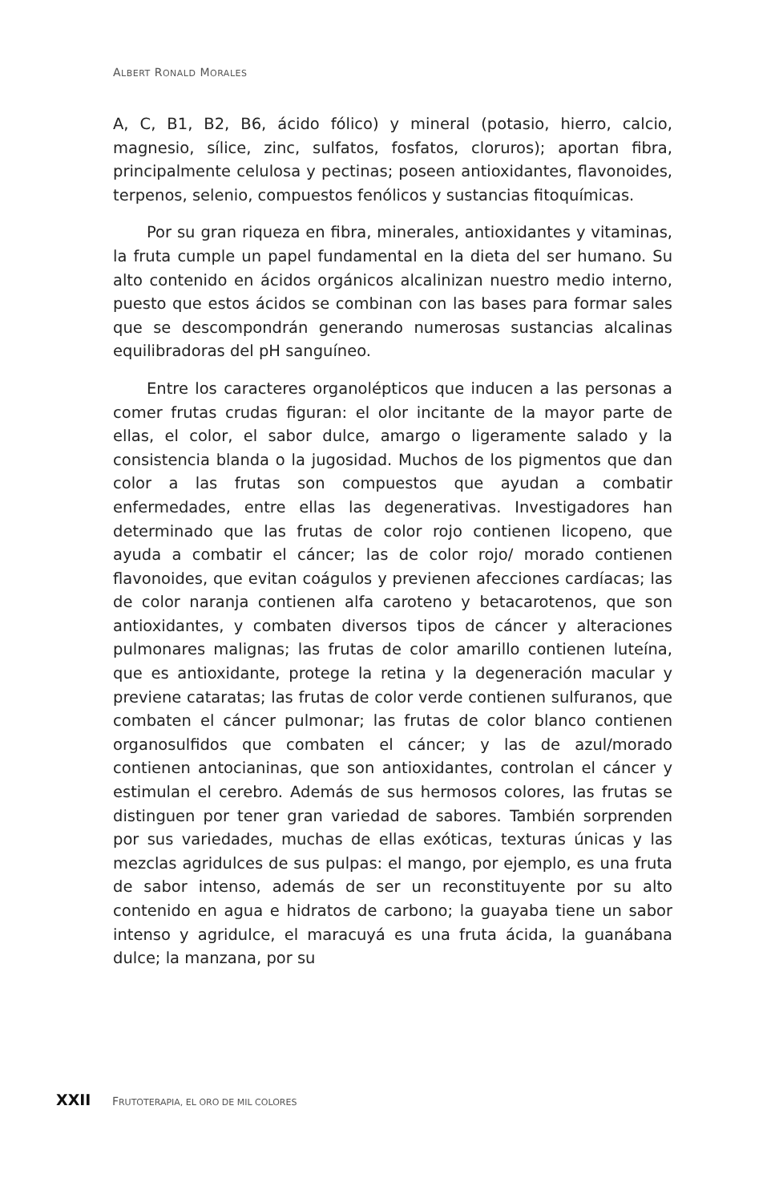ALBERT RONALD MORALES
A, C, B1, B2, B6, ácido fólico) y mineral (potasio, hierro, calcio, magnesio, sílice, zinc, sulfatos, fosfatos, cloruros); aportan fibra, principalmente celulosa y pectinas; poseen antioxidantes, flavonoides, terpenos, selenio, compuestos fenólicos y sustancias fitoquímicas.
Por su gran riqueza en fibra, minerales, antioxidantes y vitaminas, la fruta cumple un papel fundamental en la dieta del ser humano. Su alto contenido en ácidos orgánicos alcalinizan nuestro medio interno, puesto que estos ácidos se combinan con las bases para formar sales que se descompondrán generando numerosas sustancias alcalinas equilibradoras del pH sanguíneo.
Entre los caracteres organolépticos que inducen a las personas a comer frutas crudas figuran: el olor incitante de la mayor parte de ellas, el color, el sabor dulce, amargo o ligeramente salado y la consistencia blanda o la jugosidad. Muchos de los pigmentos que dan color a las frutas son compuestos que ayudan a combatir enfermedades, entre ellas las degenerativas. Investigadores han determinado que las frutas de color rojo contienen licopeno, que ayuda a combatir el cáncer; las de color rojo/ morado contienen flavonoides, que evitan coágulos y previenen afecciones cardíacas; las de color naranja contienen alfa caroteno y betacarotenos, que son antioxidantes, y combaten diversos tipos de cáncer y alteraciones pulmonares malignas; las frutas de color amarillo contienen luteína, que es antioxidante, protege la retina y la degeneración macular y previene cataratas; las frutas de color verde contienen sulfuranos, que combaten el cáncer pulmonar; las frutas de color blanco contienen organosulfidos que combaten el cáncer; y las de azul/morado contienen antocianinas, que son antioxidantes, controlan el cáncer y estimulan el cerebro. Además de sus hermosos colores, las frutas se distinguen por tener gran variedad de sabores. También sorprenden por sus variedades, muchas de ellas exóticas, texturas únicas y las mezclas agridulces de sus pulpas: el mango, por ejemplo, es una fruta de sabor intenso, además de ser un reconstituyente por su alto contenido en agua e hidratos de carbono; la guayaba tiene un sabor intenso y agridulce, el maracuyá es una fruta ácida, la guanábana dulce; la manzana, por su
XXII FRUTOTERAPIA, EL ORO DE MIL COLORES